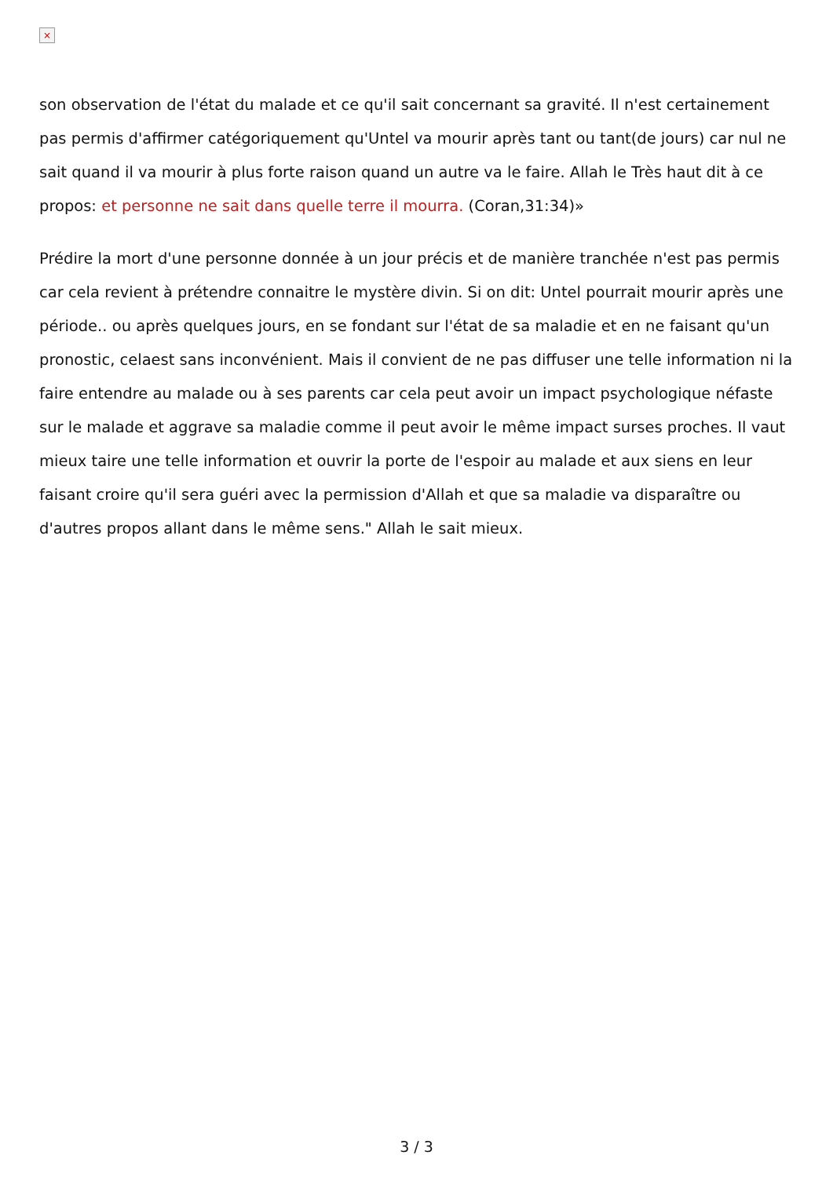×
son observation de l'état du malade et ce qu'il sait concernant sa gravité. Il n'est certainement pas permis d'affirmer catégoriquement qu'Untel va mourir après tant ou tant(de jours) car nul ne sait quand il va mourir à plus forte raison quand un autre va le faire. Allah le Très haut dit à ce propos: et personne ne sait dans quelle terre il mourra. (Coran,31:34)»
Prédire la mort d'une personne donnée à un jour précis et de manière tranchée n'est pas permis car cela revient à prétendre connaitre le mystère divin. Si on dit: Untel pourrait mourir après une période.. ou après quelques jours, en se fondant sur l'état de sa maladie et en ne faisant qu'un pronostic, celaest sans inconvénient. Mais il convient de ne pas diffuser une telle information ni la faire entendre au malade ou à ses parents car cela peut avoir un impact psychologique néfaste sur le malade et aggrave sa maladie comme il peut avoir le même impact surses proches. Il vaut mieux taire une telle information et ouvrir la porte de l'espoir au malade et aux siens en leur faisant croire qu'il sera guéri avec la permission d'Allah et que sa maladie va disparaître ou d'autres propos allant dans le même sens." Allah le sait mieux.
3 / 3